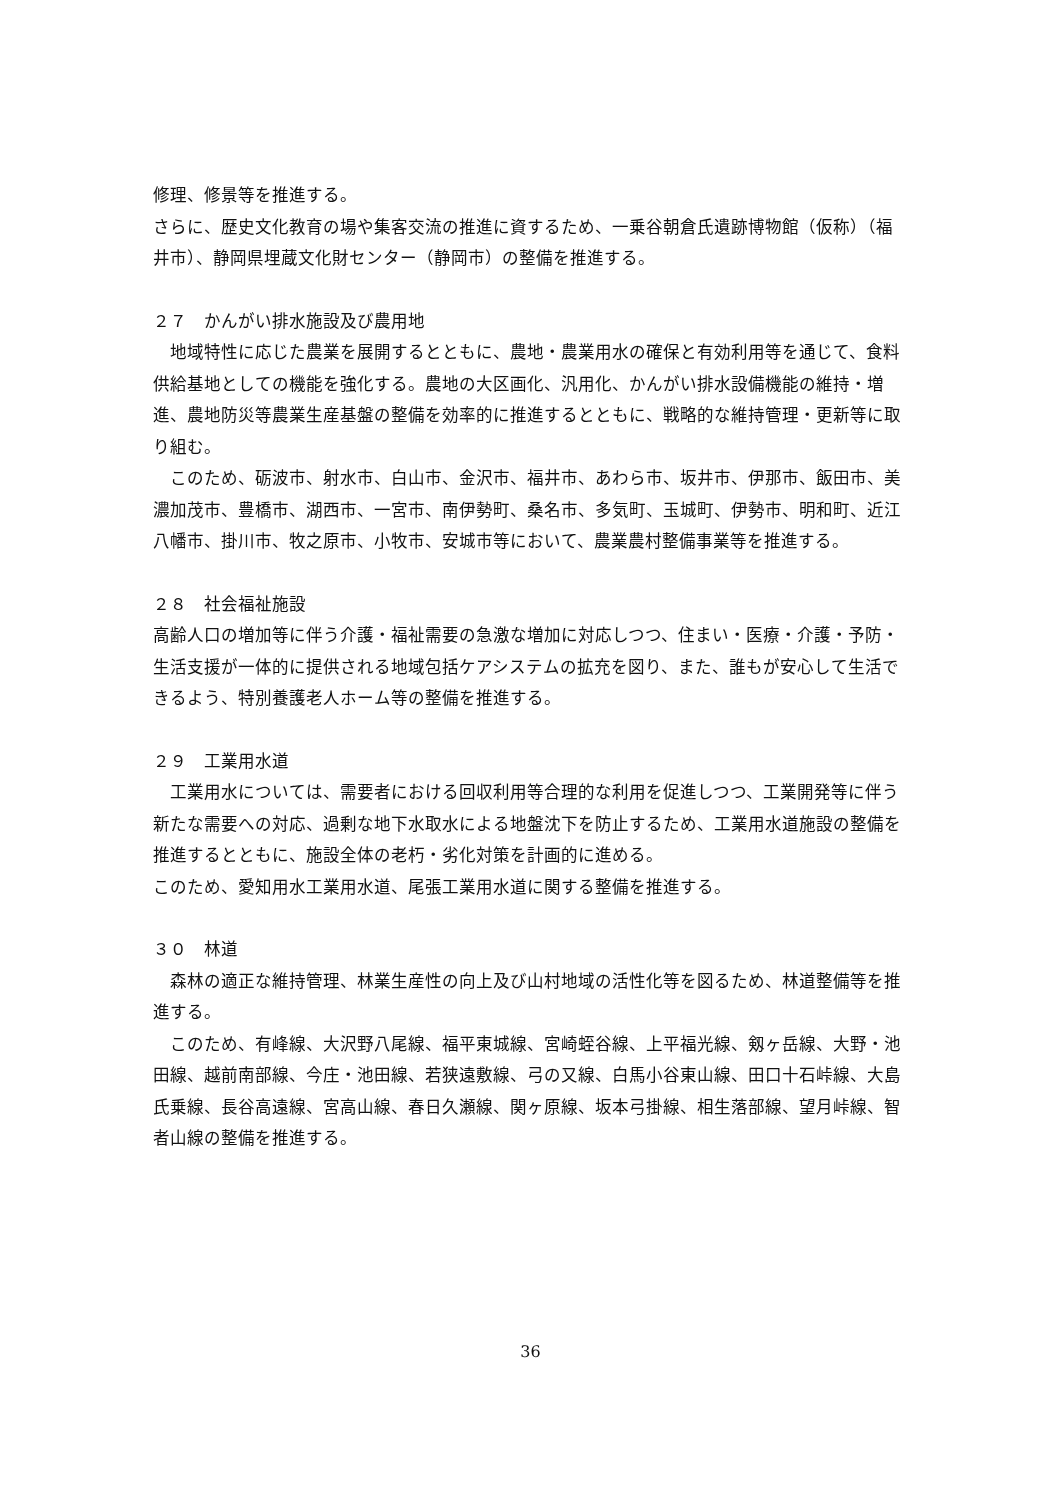修理、修景等を推進する。
さらに、歴史文化教育の場や集客交流の推進に資するため、一乗谷朝倉氏遺跡博物館（仮称）（福井市）、静岡県埋蔵文化財センター（静岡市）の整備を推進する。
２７　かんがい排水施設及び農用地
　地域特性に応じた農業を展開するとともに、農地・農業用水の確保と有効利用等を通じて、食料供給基地としての機能を強化する。農地の大区画化、汎用化、かんがい排水設備機能の維持・増進、農地防災等農業生産基盤の整備を効率的に推進するとともに、戦略的な維持管理・更新等に取り組む。
　このため、砺波市、射水市、白山市、金沢市、福井市、あわら市、坂井市、伊那市、飯田市、美濃加茂市、豊橋市、湖西市、一宮市、南伊勢町、桑名市、多気町、玉城町、伊勢市、明和町、近江八幡市、掛川市、牧之原市、小牧市、安城市等において、農業農村整備事業等を推進する。
２８　社会福祉施設
高齢人口の増加等に伴う介護・福祉需要の急激な増加に対応しつつ、住まい・医療・介護・予防・生活支援が一体的に提供される地域包括ケアシステムの拡充を図り、また、誰もが安心して生活できるよう、特別養護老人ホーム等の整備を推進する。
２９　工業用水道
　工業用水については、需要者における回収利用等合理的な利用を促進しつつ、工業開発等に伴う新たな需要への対応、過剰な地下水取水による地盤沈下を防止するため、工業用水道施設の整備を推進するとともに、施設全体の老朽・劣化対策を計画的に進める。
このため、愛知用水工業用水道、尾張工業用水道に関する整備を推進する。
３０　林道
　森林の適正な維持管理、林業生産性の向上及び山村地域の活性化等を図るため、林道整備等を推進する。
　このため、有峰線、大沢野八尾線、福平東城線、宮崎蛭谷線、上平福光線、剱ヶ岳線、大野・池田線、越前南部線、今庄・池田線、若狭遠敷線、弓の又線、白馬小谷東山線、田口十石峠線、大島氏乗線、長谷高遠線、宮高山線、春日久瀬線、関ヶ原線、坂本弓掛線、相生落部線、望月峠線、智者山線の整備を推進する。
36